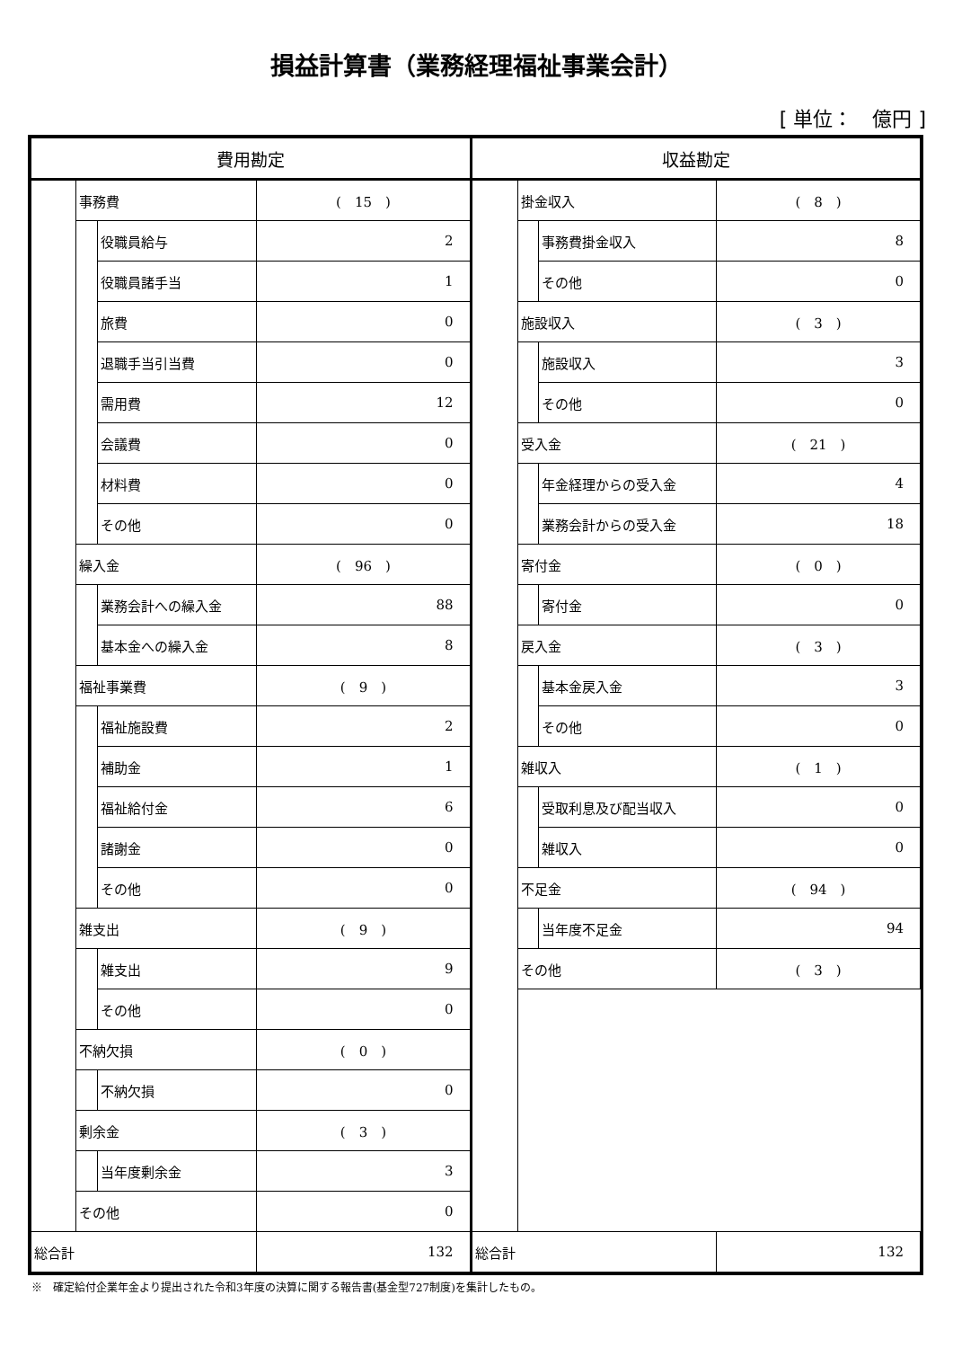損益計算書（業務経理福祉事業会計）
[ 単位：　億円 ]
| 費用勘定 | | | |
| --- | --- | --- | --- |
| | 事務費 | | ( 15 ) |
| | | 役職員給与 | 2 |
| | | 役職員諸手当 | 1 |
| | | 旅費 | 0 |
| | | 退職手当引当費 | 0 |
| | | 需用費 | 12 |
| | | 会議費 | 0 |
| | | 材料費 | 0 |
| | | その他 | 0 |
| | 繰入金 | | ( 96 ) |
| | | 業務会計への繰入金 | 88 |
| | | 基本金への繰入金 | 8 |
| | 福祉事業費 | | ( 9 ) |
| | | 福祉施設費 | 2 |
| | | 補助金 | 1 |
| | | 福祉給付金 | 6 |
| | | 諸謝金 | 0 |
| | | その他 | 0 |
| | 雑支出 | | ( 9 ) |
| | | 雑支出 | 9 |
| | | その他 | 0 |
| | 不納欠損 | | ( 0 ) |
| | | 不納欠損 | 0 |
| | 剰余金 | | ( 3 ) |
| | | 当年度剰余金 | 3 |
| | その他 | | 0 |
| 総合計 | | | 132 |
| 収益勘定 | | | |
| --- | --- | --- | --- |
| | 掛金収入 | | ( 8 ) |
| | | 事務費掛金収入 | 8 |
| | | その他 | 0 |
| | 施設収入 | | ( 3 ) |
| | | 施設収入 | 3 |
| | | その他 | 0 |
| | 受入金 | | ( 21 ) |
| | | 年金経理からの受入金 | 4 |
| | | 業務会計からの受入金 | 18 |
| | 寄付金 | | ( 0 ) |
| | | 寄付金 | 0 |
| | 戻入金 | | ( 3 ) |
| | | 基本金戻入金 | 3 |
| | | その他 | 0 |
| | 雑収入 | | ( 1 ) |
| | | 受取利息及び配当収入 | 0 |
| | | 雑収入 | 0 |
| | 不足金 | | ( 94 ) |
| | | 当年度不足金 | 94 |
| | その他 | | ( 3 ) |
| 総合計 | | | 132 |
※　確定給付企業年金より提出された令和3年度の決算に関する報告書(基金型727制度)を集計したもの。